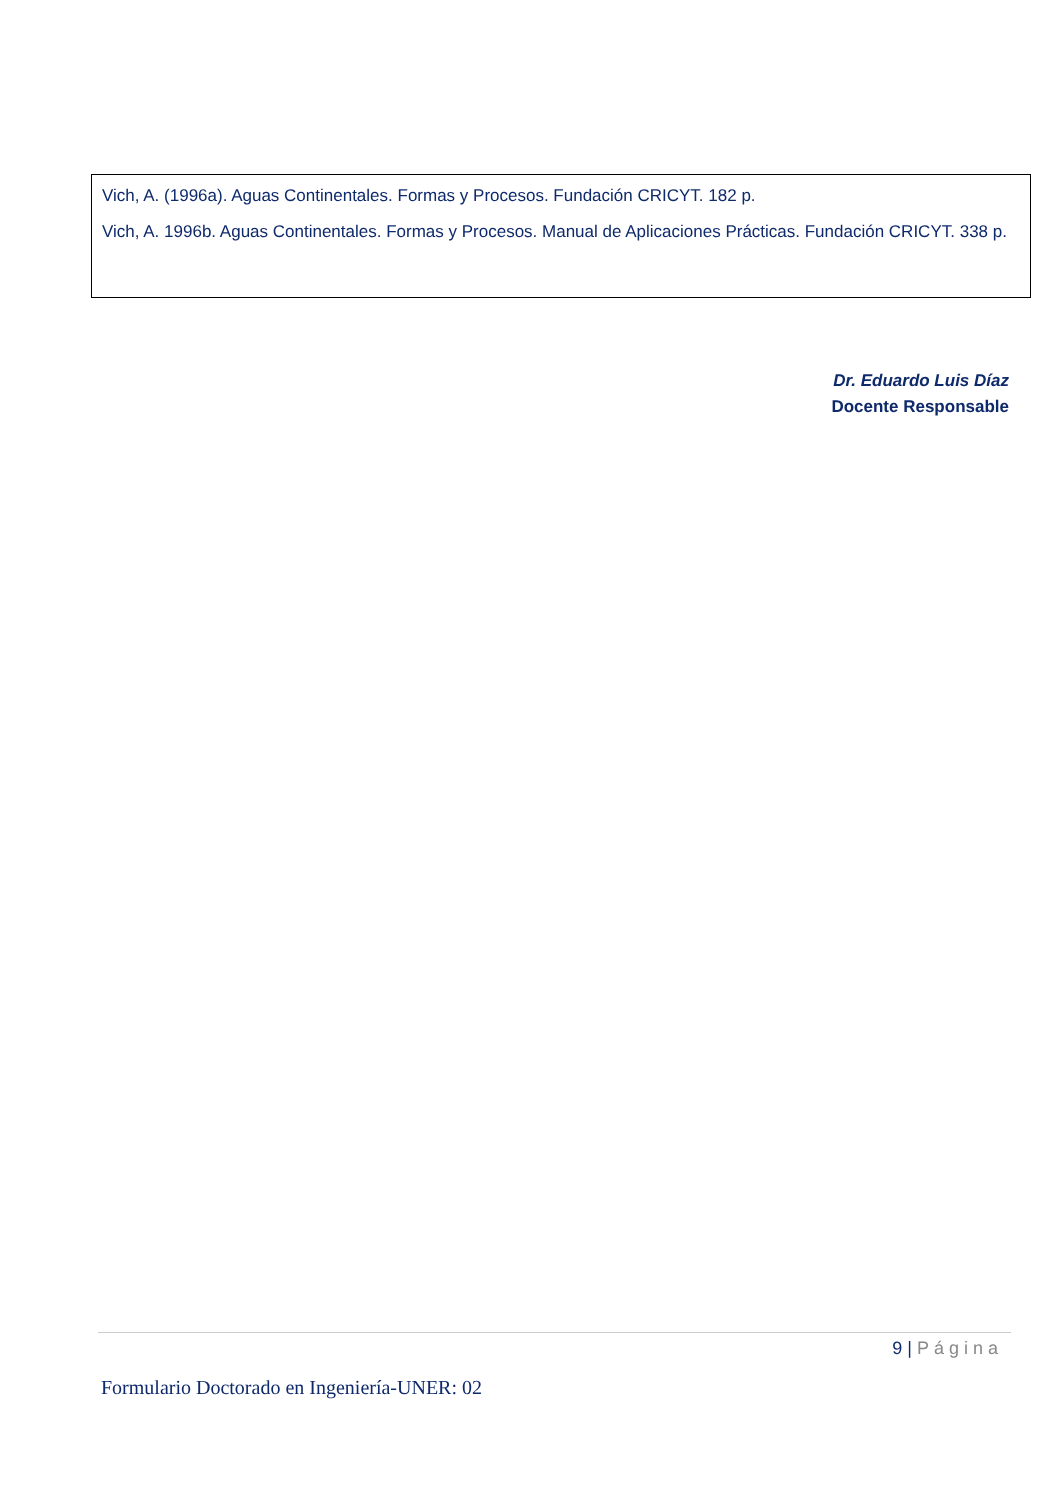Vich, A. (1996a). Aguas Continentales. Formas y Procesos. Fundación CRICYT. 182 p.
Vich, A. 1996b. Aguas Continentales. Formas y Procesos. Manual de Aplicaciones Prácticas. Fundación CRICYT. 338 p.
Dr. Eduardo Luis Díaz
Docente Responsable
9 | Página
Formulario Doctorado en Ingeniería-UNER: 02